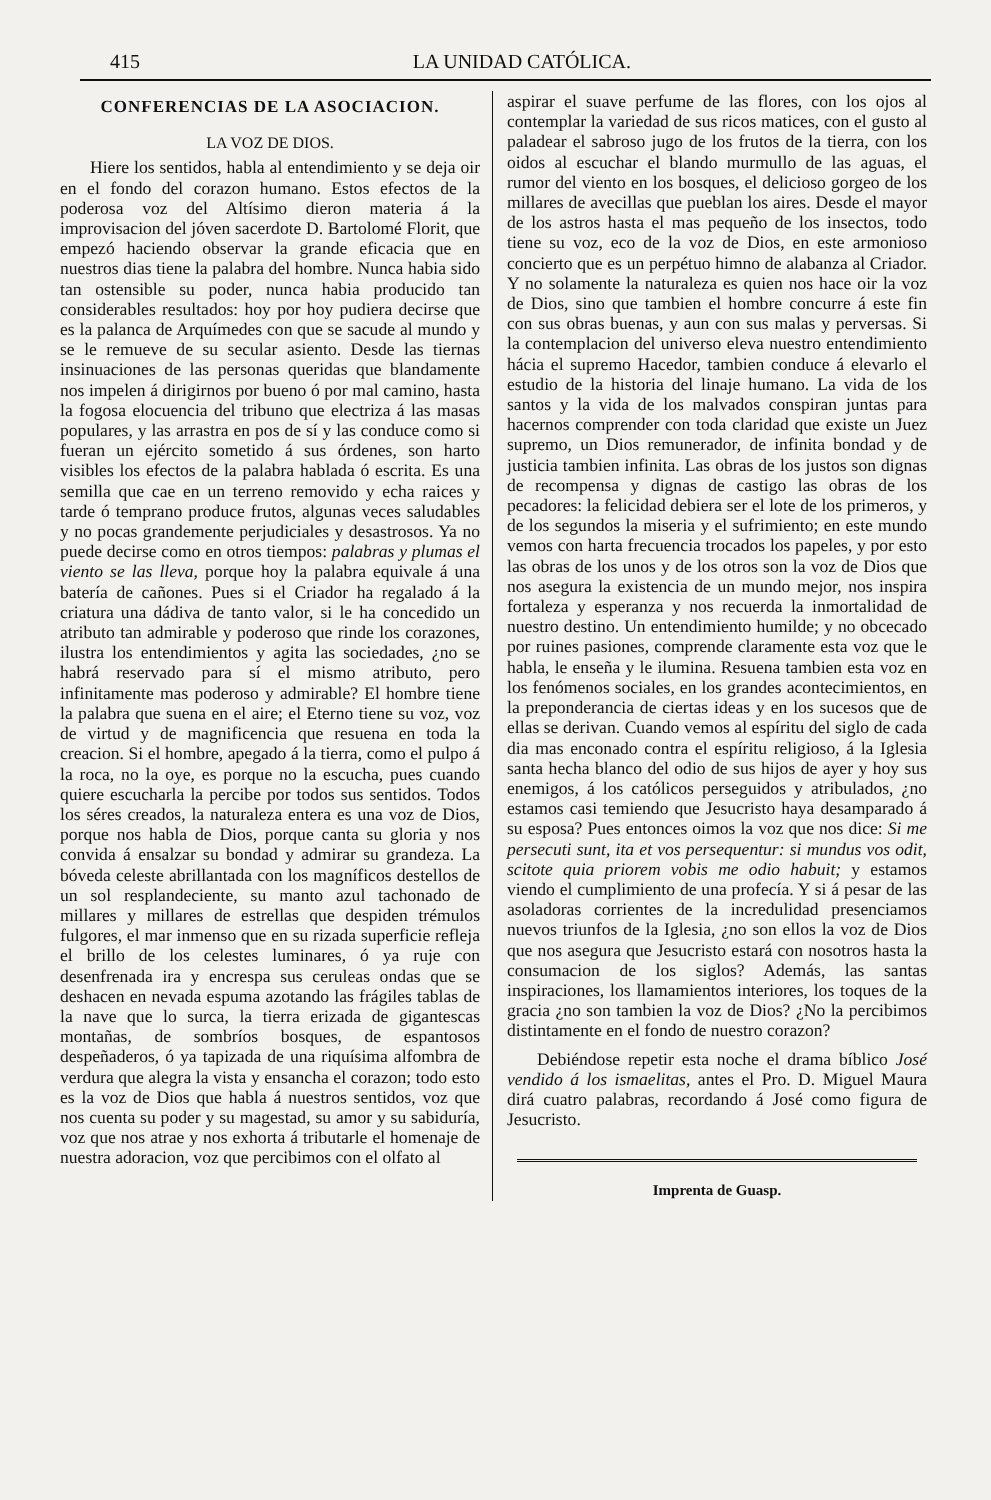415 LA UNIDAD CATÓLICA.
CONFERENCIAS DE LA ASOCIACION.
LA VOZ DE DIOS.
Hiere los sentidos, habla al entendimiento y se deja oir en el fondo del corazon humano. Estos efectos de la poderosa voz del Altísimo dieron materia á la improvisacion del jóven sacerdote D. Bartolomé Florit, que empezó haciendo observar la grande eficacia que en nuestros dias tiene la palabra del hombre. Nunca habia sido tan ostensible su poder, nunca habia producido tan considerables resultados: hoy por hoy pudiera decirse que es la palanca de Arquímedes con que se sacude al mundo y se le remueve de su secular asiento. Desde las tiernas insinuaciones de las personas queridas que blandamente nos impelen á dirigirnos por bueno ó por mal camino, hasta la fogosa elocuencia del tribuno que electriza á las masas populares, y las arrastra en pos de sí y las conduce como si fueran un ejército sometido á sus órdenes, son harto visibles los efectos de la palabra hablada ó escrita. Es una semilla que cae en un terreno removido y echa raices y tarde ó temprano produce frutos, algunas veces saludables y no pocas grandemente perjudiciales y desastrosos. Ya no puede decirse como en otros tiempos: palabras y plumas el viento se las lleva, porque hoy la palabra equivale á una batería de cañones. Pues si el Criador ha regalado á la criatura una dádiva de tanto valor, si le ha concedido un atributo tan admirable y poderoso que rinde los corazones, ilustra los entendimientos y agita las sociedades, ¿no se habrá reservado para sí el mismo atributo, pero infinitamente mas poderoso y admirable? El hombre tiene la palabra que suena en el aire; el Eterno tiene su voz, voz de virtud y de magnificencia que resuena en toda la creacion. Si el hombre, apegado á la tierra, como el pulpo á la roca, no la oye, es porque no la escucha, pues cuando quiere escucharla la percibe por todos sus sentidos. Todos los séres creados, la naturaleza entera es una voz de Dios, porque nos habla de Dios, porque canta su gloria y nos convida á ensalzar su bondad y admirar su grandeza. La bóveda celeste abrillantada con los magníficos destellos de un sol resplandeciente, su manto azul tachonado de millares y millares de estrellas que despiden trémulos fulgores, el mar inmenso que en su rizada superficie refleja el brillo de los celestes luminares, ó ya ruje con desenfrenada ira y encrespa sus ceruleas ondas que se deshacen en nevada espuma azotando las frágiles tablas de la nave que lo surca, la tierra erizada de gigantescas montañas, de sombríos bosques, de espantosos despeñaderos, ó ya tapizada de una riquísima alfombra de verdura que alegra la vista y ensancha el corazon; todo esto es la voz de Dios que habla á nuestros sentidos, voz que nos cuenta su poder y su magestad, su amor y su sabiduría, voz que nos atrae y nos exhorta á tributarle el homenaje de nuestra adoracion, voz que percibimos con el olfato al
aspirar el suave perfume de las flores, con los ojos al contemplar la variedad de sus ricos matices, con el gusto al paladear el sabroso jugo de los frutos de la tierra, con los oidos al escuchar el blando murmullo de las aguas, el rumor del viento en los bosques, el delicioso gorgeo de los millares de avecillas que pueblan los aires. Desde el mayor de los astros hasta el mas pequeño de los insectos, todo tiene su voz, eco de la voz de Dios, en este armonioso concierto que es un perpétuo himno de alabanza al Criador. Y no solamente la naturaleza es quien nos hace oir la voz de Dios, sino que tambien el hombre concurre á este fin con sus obras buenas, y aun con sus malas y perversas. Si la contemplacion del universo eleva nuestro entendimiento hácia el supremo Hacedor, tambien conduce á elevarlo el estudio de la historia del linaje humano. La vida de los santos y la vida de los malvados conspiran juntas para hacernos comprender con toda claridad que existe un Juez supremo, un Dios remunerador, de infinita bondad y de justicia tambien infinita. Las obras de los justos son dignas de recompensa y dignas de castigo las obras de los pecadores: la felicidad debiera ser el lote de los primeros, y de los segundos la miseria y el sufrimiento; en este mundo vemos con harta frecuencia trocados los papeles, y por esto las obras de los unos y de los otros son la voz de Dios que nos asegura la existencia de un mundo mejor, nos inspira fortaleza y esperanza y nos recuerda la inmortalidad de nuestro destino. Un entendimiento humilde; y no obcecado por ruines pasiones, comprende claramente esta voz que le habla, le enseña y le ilumina. Resuena tambien esta voz en los fenómenos sociales, en los grandes acontecimientos, en la preponderancia de ciertas ideas y en los sucesos que de ellas se derivan. Cuando vemos al espíritu del siglo de cada dia mas enconado contra el espíritu religioso, á la Iglesia santa hecha blanco del odio de sus hijos de ayer y hoy sus enemigos, á los católicos perseguidos y atribulados, ¿no estamos casi temiendo que Jesucristo haya desamparado á su esposa? Pues entonces oimos la voz que nos dice: Si me persecuti sunt, ita et vos persequentur: si mundus vos odit, scitote quia priorem vobis me odio habuit; y estamos viendo el cumplimiento de una profecía. Y si á pesar de las asoladoras corrientes de la incredulidad presenciamos nuevos triunfos de la Iglesia, ¿no son ellos la voz de Dios que nos asegura que Jesucristo estará con nosotros hasta la consumacion de los siglos? Además, las santas inspiraciones, los llamamientos interiores, los toques de la gracia ¿no son tambien la voz de Dios? ¿No la percibimos distintamente en el fondo de nuestro corazon?
Debiéndose repetir esta noche el drama bíblico José vendido á los ismaelitas, antes el Pro. D. Miguel Maura dirá cuatro palabras, recordando á José como figura de Jesucristo.
Imprenta de Guasp.